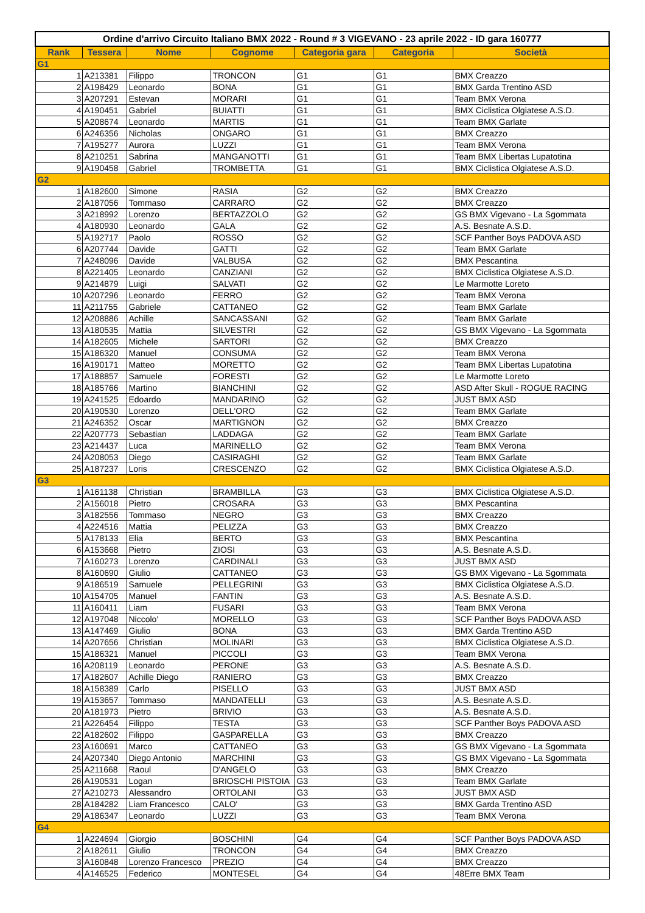| Ordine d'arrivo Circuito Italiano BMX 2022 - Round # 3 VIGEVANO - 23 aprile 2022 - ID gara 160777 | | | | | | |
| Rank | Tessera | Nome | Cognome | Categoria gara | Categoria | Società |
| G1 | | | | | | |
| 1 | A213381 | Filippo | TRONCON | G1 | G1 | BMX Creazzo |
| 2 | A198429 | Leonardo | BONA | G1 | G1 | BMX Garda Trentino ASD |
| 3 | A207291 | Estevan | MORARI | G1 | G1 | Team BMX Verona |
| 4 | A190451 | Gabriel | BUIATTI | G1 | G1 | BMX Ciclistica Olgiatese A.S.D. |
| 5 | A208674 | Leonardo | MARTIS | G1 | G1 | Team BMX Garlate |
| 6 | A246356 | Nicholas | ONGARO | G1 | G1 | BMX Creazzo |
| 7 | A195277 | Aurora | LUZZI | G1 | G1 | Team BMX Verona |
| 8 | A210251 | Sabrina | MANGANOTTI | G1 | G1 | Team BMX Libertas Lupatotina |
| 9 | A190458 | Gabriel | TROMBETTA | G1 | G1 | BMX Ciclistica Olgiatese A.S.D. |
| G2 | | | | | | |
| 1 | A182600 | Simone | RASIA | G2 | G2 | BMX Creazzo |
| 2 | A187056 | Tommaso | CARRARO | G2 | G2 | BMX Creazzo |
| 3 | A218992 | Lorenzo | BERTAZZOLO | G2 | G2 | GS BMX Vigevano - La Sgommata |
| 4 | A180930 | Leonardo | GALA | G2 | G2 | A.S. Besnate A.S.D. |
| 5 | A192717 | Paolo | ROSSO | G2 | G2 | SCF Panther Boys PADOVA ASD |
| 6 | A207744 | Davide | GATTI | G2 | G2 | Team BMX Garlate |
| 7 | A248096 | Davide | VALBUSA | G2 | G2 | BMX Pescantina |
| 8 | A221405 | Leonardo | CANZIANI | G2 | G2 | BMX Ciclistica Olgiatese A.S.D. |
| 9 | A214879 | Luigi | SALVATI | G2 | G2 | Le Marmotte Loreto |
| 10 | A207296 | Leonardo | FERRO | G2 | G2 | Team BMX Verona |
| 11 | A211755 | Gabriele | CATTANEO | G2 | G2 | Team BMX Garlate |
| 12 | A208886 | Achille | SANCASSANI | G2 | G2 | Team BMX Garlate |
| 13 | A180535 | Mattia | SILVESTRI | G2 | G2 | GS BMX Vigevano - La Sgommata |
| 14 | A182605 | Michele | SARTORI | G2 | G2 | BMX Creazzo |
| 15 | A186320 | Manuel | CONSUMA | G2 | G2 | Team BMX Verona |
| 16 | A190171 | Matteo | MORETTO | G2 | G2 | Team BMX Libertas Lupatotina |
| 17 | A188857 | Samuele | FORESTI | G2 | G2 | Le Marmotte Loreto |
| 18 | A185766 | Martino | BIANCHINI | G2 | G2 | ASD After Skull - ROGUE RACING |
| 19 | A241525 | Edoardo | MANDARINO | G2 | G2 | JUST BMX ASD |
| 20 | A190530 | Lorenzo | DELL'ORO | G2 | G2 | Team BMX Garlate |
| 21 | A246352 | Oscar | MARTIGNON | G2 | G2 | BMX Creazzo |
| 22 | A207773 | Sebastian | LADDAGA | G2 | G2 | Team BMX Garlate |
| 23 | A214437 | Luca | MARINELLO | G2 | G2 | Team BMX Verona |
| 24 | A208053 | Diego | CASIRAGHI | G2 | G2 | Team BMX Garlate |
| 25 | A187237 | Loris | CRESCENZO | G2 | G2 | BMX Ciclistica Olgiatese A.S.D. |
| G3 | | | | | | |
| 1 | A161138 | Christian | BRAMBILLA | G3 | G3 | BMX Ciclistica Olgiatese A.S.D. |
| 2 | A156018 | Pietro | CROSARA | G3 | G3 | BMX Pescantina |
| 3 | A182556 | Tommaso | NEGRO | G3 | G3 | BMX Creazzo |
| 4 | A224516 | Mattia | PELIZZA | G3 | G3 | BMX Creazzo |
| 5 | A178133 | Elia | BERTO | G3 | G3 | BMX Pescantina |
| 6 | A153668 | Pietro | ZIOSI | G3 | G3 | A.S. Besnate A.S.D. |
| 7 | A160273 | Lorenzo | CARDINALI | G3 | G3 | JUST BMX ASD |
| 8 | A160690 | Giulio | CATTANEO | G3 | G3 | GS BMX Vigevano - La Sgommata |
| 9 | A186519 | Samuele | PELLEGRINI | G3 | G3 | BMX Ciclistica Olgiatese A.S.D. |
| 10 | A154705 | Manuel | FANTIN | G3 | G3 | A.S. Besnate A.S.D. |
| 11 | A160411 | Liam | FUSARI | G3 | G3 | Team BMX Verona |
| 12 | A197048 | Niccolo' | MORELLO | G3 | G3 | SCF Panther Boys PADOVA ASD |
| 13 | A147469 | Giulio | BONA | G3 | G3 | BMX Garda Trentino ASD |
| 14 | A207656 | Christian | MOLINARI | G3 | G3 | BMX Ciclistica Olgiatese A.S.D. |
| 15 | A186321 | Manuel | PICCOLI | G3 | G3 | Team BMX Verona |
| 16 | A208119 | Leonardo | PERONE | G3 | G3 | A.S. Besnate A.S.D. |
| 17 | A182607 | Achille Diego | RANIERO | G3 | G3 | BMX Creazzo |
| 18 | A158389 | Carlo | PISELLO | G3 | G3 | JUST BMX ASD |
| 19 | A153657 | Tommaso | MANDATELLI | G3 | G3 | A.S. Besnate A.S.D. |
| 20 | A181973 | Pietro | BRIVIO | G3 | G3 | A.S. Besnate A.S.D. |
| 21 | A226454 | Filippo | TESTA | G3 | G3 | SCF Panther Boys PADOVA ASD |
| 22 | A182602 | Filippo | GASPARELLA | G3 | G3 | BMX Creazzo |
| 23 | A160691 | Marco | CATTANEO | G3 | G3 | GS BMX Vigevano - La Sgommata |
| 24 | A207340 | Diego Antonio | MARCHINI | G3 | G3 | GS BMX Vigevano - La Sgommata |
| 25 | A211668 | Raoul | D'ANGELO | G3 | G3 | BMX Creazzo |
| 26 | A190531 | Logan | BRIOSCHI PISTOIA | G3 | G3 | Team BMX Garlate |
| 27 | A210273 | Alessandro | ORTOLANI | G3 | G3 | JUST BMX ASD |
| 28 | A184282 | Liam Francesco | CALO' | G3 | G3 | BMX Garda Trentino ASD |
| 29 | A186347 | Leonardo | LUZZI | G3 | G3 | Team BMX Verona |
| G4 | | | | | | |
| 1 | A224694 | Giorgio | BOSCHINI | G4 | G4 | SCF Panther Boys PADOVA ASD |
| 2 | A182611 | Giulio | TRONCON | G4 | G4 | BMX Creazzo |
| 3 | A160848 | Lorenzo Francesco | PREZIO | G4 | G4 | BMX Creazzo |
| 4 | A146525 | Federico | MONTESEL | G4 | G4 | 48Erre BMX Team |